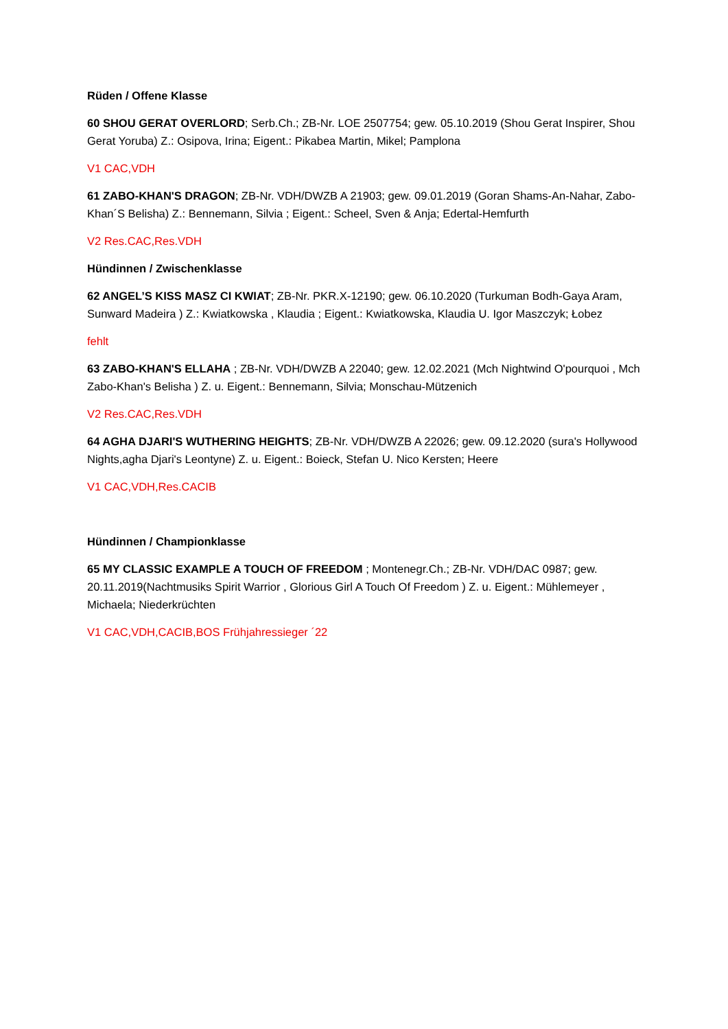Rüden / Offene Klasse
60 SHOU GERAT OVERLORD; Serb.Ch.; ZB-Nr. LOE 2507754; gew. 05.10.2019 (Shou Gerat Inspirer, Shou Gerat Yoruba) Z.: Osipova, Irina; Eigent.: Pikabea Martin, Mikel; Pamplona
V1 CAC,VDH
61 ZABO-KHAN'S DRAGON; ZB-Nr. VDH/DWZB A 21903; gew. 09.01.2019 (Goran Shams-An-Nahar, Zabo-Khan´S Belisha) Z.: Bennemann, Silvia ; Eigent.: Scheel, Sven & Anja; Edertal-Hemfurth
V2 Res.CAC,Res.VDH
Hündinnen / Zwischenklasse
62 ANGEL’S KISS MASZ CI KWIAT; ZB-Nr. PKR.X-12190; gew. 06.10.2020 (Turkuman Bodh-Gaya Aram, Sunward Madeira ) Z.: Kwiatkowska , Klaudia ; Eigent.: Kwiatkowska, Klaudia U. Igor Maszczyk; Łobez
fehlt
63 ZABO-KHAN'S ELLAHA ; ZB-Nr. VDH/DWZB A 22040; gew. 12.02.2021 (Mch Nightwind O'pourquoi , Mch Zabo-Khan's Belisha ) Z. u. Eigent.: Bennemann, Silvia; Monschau-Mützenich
V2 Res.CAC,Res.VDH
64 AGHA DJARI'S WUTHERING HEIGHTS; ZB-Nr. VDH/DWZB A 22026; gew. 09.12.2020 (sura's Hollywood Nights,agha Djari's Leontyne) Z. u. Eigent.: Boieck, Stefan U. Nico Kersten; Heere
V1 CAC,VDH,Res.CACIB
Hündinnen / Championklasse
65 MY CLASSIC EXAMPLE A TOUCH OF FREEDOM ; Montenegr.Ch.; ZB-Nr. VDH/DAC 0987; gew. 20.11.2019(Nachtmusiks Spirit Warrior , Glorious Girl A Touch Of Freedom ) Z. u. Eigent.: Mühlemeyer , Michaela; Niederkrüchten
V1 CAC,VDH,CACIB,BOS Frühjahressieger ´22